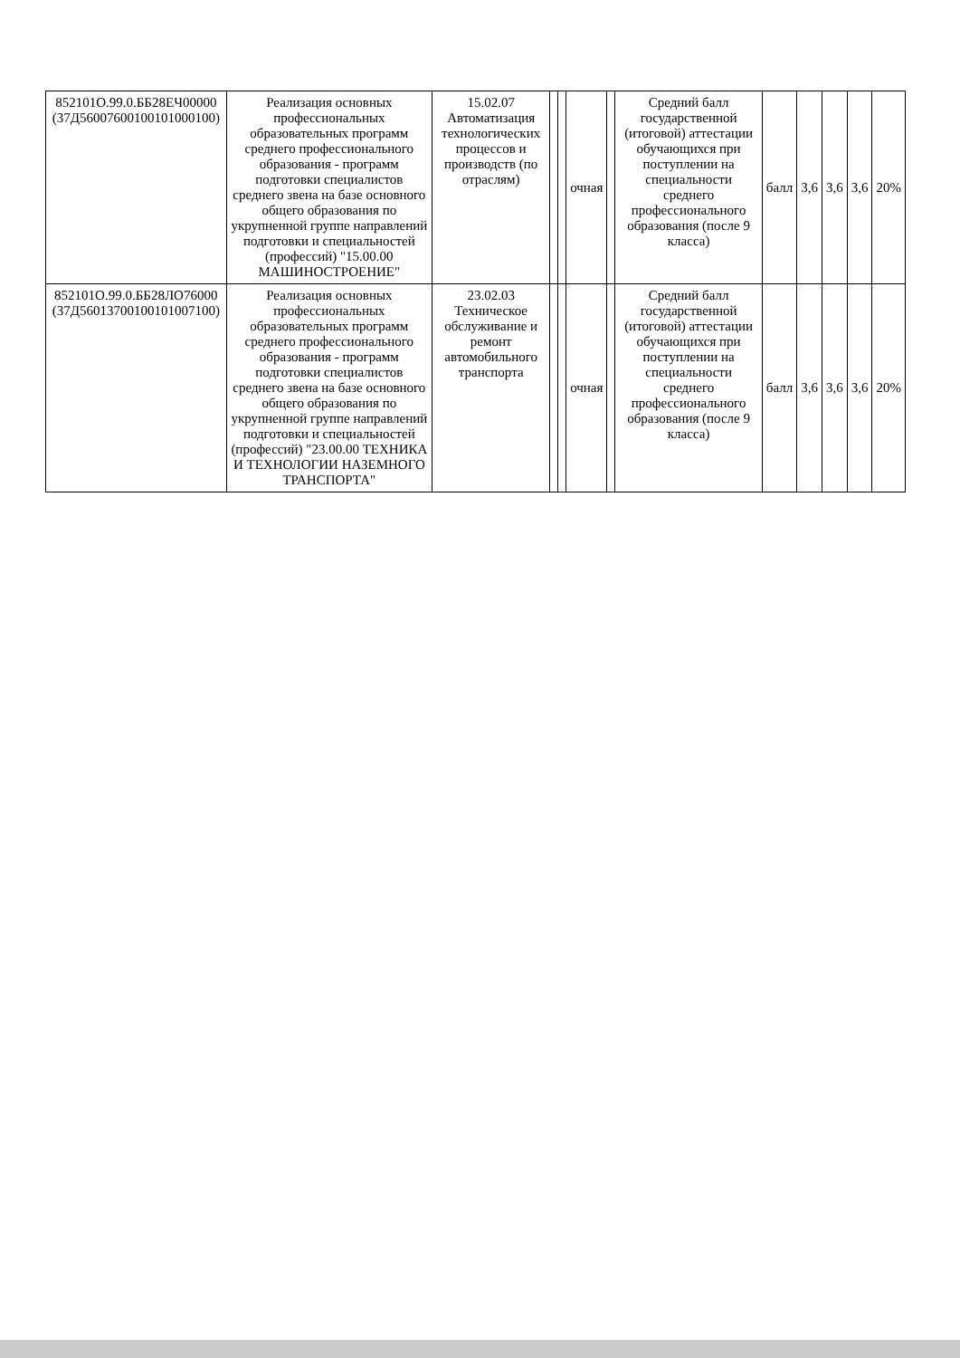| 852101О.99.0.ББ28ЕЧ00000 (37Д56007600100101000100) | Реализация основных профессиональных образовательных программ среднего профессионального образования - программ подготовки специалистов среднего звена на базе основного общего образования по укрупненной группе направлений подготовки и специальностей (профессий) "15.00.00 МАШИНОСТРОЕНИЕ" | 15.02.07 Автоматизация технологических процессов и производств (по отраслям) | | | очная | | Средний балл государственной (итоговой) аттестации обучающихся при поступлении на специальности среднего профессионального образования (после 9 класса) | балл | 3,6 | 3,6 | 3,6 | 20% |
| 852101О.99.0.ББ28ЛО76000 (37Д56013700100101007100) | Реализация основных профессиональных образовательных программ среднего профессионального образования - программ подготовки специалистов среднего звена на базе основного общего образования по укрупненной группе направлений подготовки и специальностей (профессий) "23.00.00 ТЕХНИКА И ТЕХНОЛОГИИ НАЗЕМНОГО ТРАНСПОРТА" | 23.02.03 Техническое обслуживание и ремонт автомобильного транспорта | | | очная | | Средний балл государственной (итоговой) аттестации обучающихся при поступлении на специальности среднего профессионального образования (после 9 класса) | балл | 3,6 | 3,6 | 3,6 | 20% |